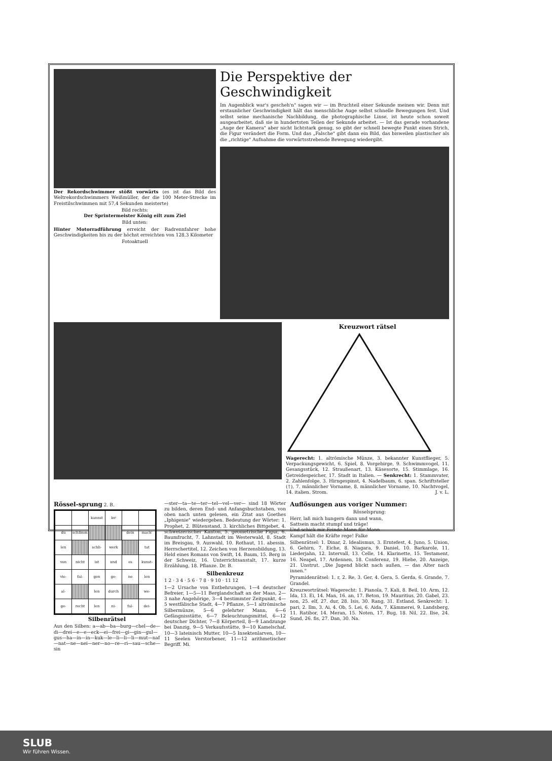Der Rekordschwimmer stößt vorwärts (es ist das Bild des Weltrekordschwimmers Weißmüller, der die 100 Meter-Strecke im Freistilschwimmen mit 57,4 Sekunden meisterte)
Bild rechts:
Der Sprintermeister König eilt zum Ziel
Bild unten:
Hinter Motorradführung erreicht der Radrennfahrer hohe Geschwindigkeiten bis zu der höchst erreichten von 128,3 Kilometer
Fotoaktuell
Die Perspektive der Geschwindigkeit
Im Augenblick war's gescheh'n" sagen wir — im Bruchteil einer Sekunde meinen wir. Denn mit erstaunlicher Geschwindigkeit hält das menschliche Auge selbst schnelle Bewegungen fest. Und selbst seine mechanische Nachbildung, die photographische Linse, ist heute schon soweit ausgearbeitet, daß sie in hundertsten Teilen der Sekunde arbeitet. — Ist das gerade vorhandene „Auge der Kamera" aber nicht lichtstark genug, so gibt der schnell bewegte Punkt einen Strich, die Figur verändert die Form. Und das „Falsche" gibt dann ein Bild, das bisweilen plastischer als die „richtige" Aufnahme die vorwärtsstrebende Bewegung wiedergibt.
Kreuzwort rätsel
Wagerecht: 1. altrömische Münze, 3. bekannter Kunstflieger, 5. Verpackungsgewicht, 6. Spiel, 8. Vorgebirge, 9. Schwimmvogel, 11. Gesangsstück, 12. Straußenart, 13. Käsesorte, 15. Stimmlage, 16. Getreidespeicher, 17. Stadt in Italien. — Senkrecht: 1. Stammvater, 2. Zahlenfolge, 3. Hirngespinst, 4. Nadelbaum, 6. span. Schriftsteller (†), 7. männlicher Vorname, 8. männlicher Vorname, 10. Nachtvogel, 14. italien. Strom. J. v. L.
Rössel-sprung 2. B.
| | | kannst | ler | | |
| du | schlimm | | | dein | mach' |
| len | | schli- | werk | | tat |
| von | nicht | ist | und | es | kunst- |
| vie- | fal- | gen | ge- | ne | len |
| al- | | len | durch | | we- |
| ge- | recht | len | ni- | fal- | dei- |
Silbenrätsel
Aus den Silben: a—ab—ba—burg—chel—de—di—drei—e—e—eck—ei—frei—gi—gin—gul—gus—ha—in—in—kuk—le—li—li—li—mut—naf—nat—ne—nei—ner—no—re—ri—sau—sche—sin
—ster—ta—te—ter—tel—vel—ver— sind 18 Wörter zu bilden, deren End- und Anfangsbuchstaben, von oben nach unten gelesen, ein Zitat aus Goethes „Iphigenie" wiedergeben. Bedeutung der Wörter: 1. Prophet, 2. Blütenstand, 3. kirchliches Bittgebet, 4. schweizerischer Kanton, 5. geometrische Figur, 6. Baumfrucht, 7. Lahnstadt im Westerwald, 8. Stadt im Breisgau, 9. Auswahl, 10. Rothaut, 11. abessin. Herrschertitel, 12. Zeichen von Herzensbildung, 13. Held eines Romans von Swift, 14. Baum, 15. Berg in der Schweiz, 16. Unterrichtsanstalt, 17. kurze Erzählung, 18. Pflanze. Dr. B.
Silbenkreuz
1 2 · 3 4 · 5 6 · 7 8 · 9 10 · 11 12
1—2 Ursache von Entbehrungen, 1—4 deutscher Befreier, 1—5—11 Berglandschaft an der Maas, 2—3 nahe Angehörige, 3—4 bestimmter Zeitpunkt, 4—5 westfälische Stadt, 4—7 Pflanze, 5—1 altrömische Silbermünze, 5—6 gelehrter Mann, 6—6 Gefängnisstätte, 6—7 Beleuchtungsmittel, 6—12 deutscher Dichter, 7—8 Körperteil, 8—9 Landzunge bei Danzig, 9—5 Verkaufsstätte, 9—10 Kamelschaf, 10—3 lateinisch Mutter, 10—5 Insektenlarven, 10—11 Seelen Verstorbener, 11—12 arithmetischer Begriff. Mi.
Auflösungen aus voriger Nummer:
Rösselsprung:
Herr, laß mich hungern dann und wann,
Sattsein macht stumpf und träge!
Und schick mir Feinde Mann für Mann —
Kampf hält die Kräfte rege! Falke
Silbenrätsel: 1. Dinar, 2. Idealismus, 3. Erntefest, 4. Juno, 5. Union, 6. Gehirn, 7. Eiche, 8. Niagara, 9. Daniel, 10. Barkarole, 11. Liederjahn, 12. Intervall, 13. Celle, 14. Klarinette, 15. Testament, 16. Neapel, 17. Ardennen, 18. Conferenz, 19. Hiebe, 20. Anzeige, 21. Unstrut. „Die Jugend blickt nach außen, — das Alter nach innen."
Pyramidenrätsel: 1. r, 2. Re, 3. Ger, 4. Gera, 5. Gerda, 6. Grande, 7. Grandel.
Kreuzworträtsel: Wagerecht: 1. Pianola, 7. Kali, 8. Beil, 10. Arm, 12. Ida, 13. Ei, 14. Man, 16. an, 17. Beton, 19. Mauritius, 20. Gabel, 23. non, 25. elf, 27. dur, 28. Isis, 30. Rang, 31. Estland. Senkrecht: 1. pari, 2. Ilm, 3. Ai, 4. Ob, 5. Lei, 6. Aida, 7. Kämmerei, 9. Landsberg, 11. Ratibor, 14. Meran, 15. Noten, 17. Bug, 18. Nil, 22. Ilse, 24. Sund, 26. fis, 27. Dan, 30. Na.
SLUB
Wir führen Wissen.